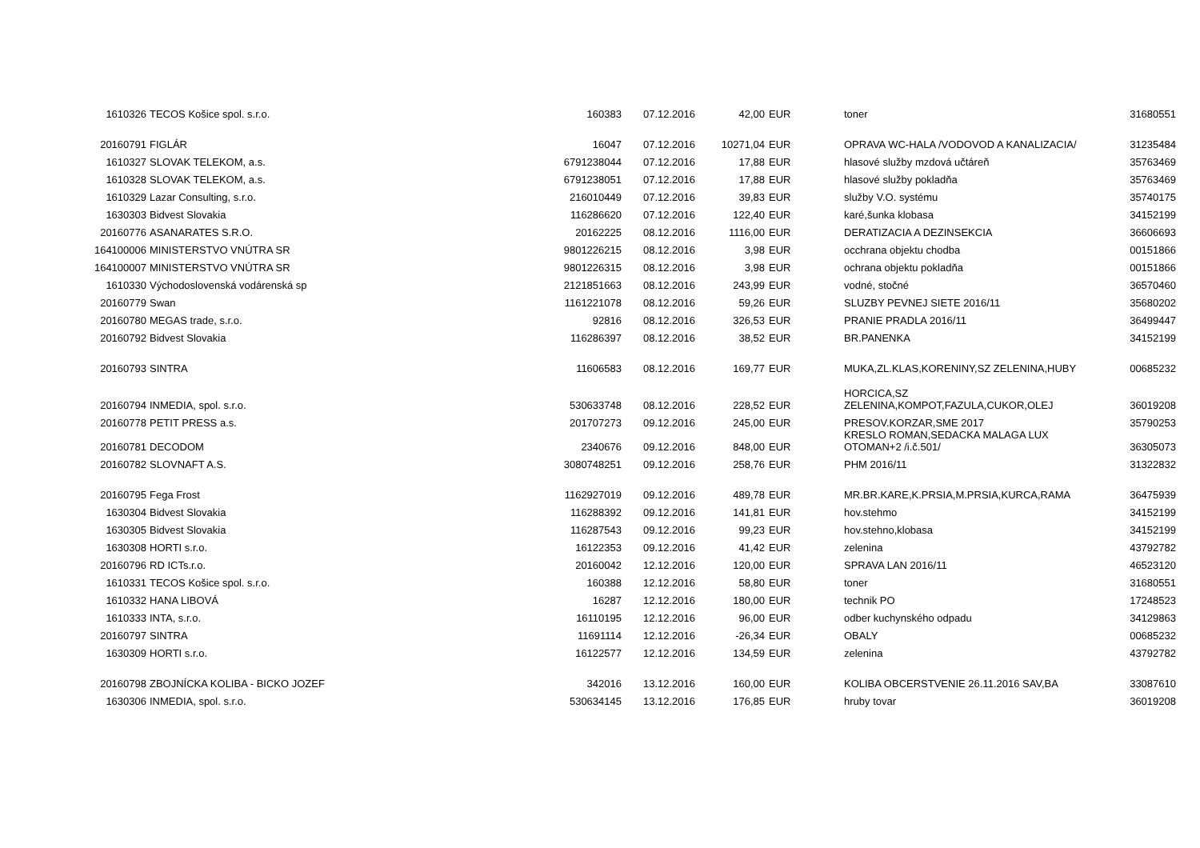| 1610326 | TECOS Košice spol. s.r.o. | 160383 | 07.12.2016 | 42,00 | EUR | toner | 31680551 |
| 20160791 | FIGLÁR | 16047 | 07.12.2016 | 10271,04 | EUR | OPRAVA WC-HALA /VODOVOD A KANALIZACIA/ | 31235484 |
| 1610327 | SLOVAK TELEKOM, a.s. | 6791238044 | 07.12.2016 | 17,88 | EUR | hlasové služby mzdová učtáreň | 35763469 |
| 1610328 | SLOVAK TELEKOM, a.s. | 6791238051 | 07.12.2016 | 17,88 | EUR | hlasové služby pokladňa | 35763469 |
| 1610329 | Lazar Consulting, s.r.o. | 216010449 | 07.12.2016 | 39,83 | EUR | služby V.O. systému | 35740175 |
| 1630303 | Bidvest Slovakia | 116286620 | 07.12.2016 | 122,40 | EUR | karé,šunka klobasa | 34152199 |
| 20160776 | ASANARATES S.R.O. | 20162225 | 08.12.2016 | 1116,00 | EUR | DERATIZACIA A DEZINSEKCIA | 36606693 |
| 164100006 | MINISTERSTVO VNÚTRA SR | 9801226215 | 08.12.2016 | 3,98 | EUR | occhrana objektu chodba | 00151866 |
| 164100007 | MINISTERSTVO VNÚTRA SR | 9801226315 | 08.12.2016 | 3,98 | EUR | ochrana objektu pokladňa | 00151866 |
| 1610330 | Východoslovenská vodárenská sp | 2121851663 | 08.12.2016 | 243,99 | EUR | vodné, stočné | 36570460 |
| 20160779 | Swan | 1161221078 | 08.12.2016 | 59,26 | EUR | SLUZBY PEVNEJ SIETE 2016/11 | 35680202 |
| 20160780 | MEGAS trade, s.r.o. | 92816 | 08.12.2016 | 326,53 | EUR | PRANIE PRADLA 2016/11 | 36499447 |
| 20160792 | Bidvest Slovakia | 116286397 | 08.12.2016 | 38,52 | EUR | BR.PANENKA | 34152199 |
| 20160793 | SINTRA | 11606583 | 08.12.2016 | 169,77 | EUR | MUKA,ZL.KLAS,KORENINY,SZ ZELENINA,HUBY | 00685232 |
| 20160794 | INMEDIA, spol. s.r.o. | 530633748 | 08.12.2016 | 228,52 | EUR | HORCICA,SZ ZELENINA,KOMPOT,FAZULA,CUKOR,OLEJ | 36019208 |
| 20160778 | PETIT PRESS a.s. | 201707273 | 09.12.2016 | 245,00 | EUR | PRESOV.KORZAR,SME 2017 | 35790253 |
| 20160781 | DECODOM | 2340676 | 09.12.2016 | 848,00 | EUR | KRESLO ROMAN,SEDACKA MALAGA LUX OTOMAN+2 /i.č.501/ | 36305073 |
| 20160782 | SLOVNAFT A.S. | 3080748251 | 09.12.2016 | 258,76 | EUR | PHM 2016/11 | 31322832 |
| 20160795 | Fega Frost | 1162927019 | 09.12.2016 | 489,78 | EUR | MR.BR.KARE,K.PRSIA,M.PRSIA,KURCA,RAMA | 36475939 |
| 1630304 | Bidvest Slovakia | 116288392 | 09.12.2016 | 141,81 | EUR | hov.stehmo | 34152199 |
| 1630305 | Bidvest Slovakia | 116287543 | 09.12.2016 | 99,23 | EUR | hov.stehno,klobasa | 34152199 |
| 1630308 | HORTI s.r.o. | 16122353 | 09.12.2016 | 41,42 | EUR | zelenina | 43792782 |
| 20160796 | RD ICTs.r.o. | 20160042 | 12.12.2016 | 120,00 | EUR | SPRAVA LAN 2016/11 | 46523120 |
| 1610331 | TECOS Košice spol. s.r.o. | 160388 | 12.12.2016 | 58,80 | EUR | toner | 31680551 |
| 1610332 | HANA LIBOVÁ | 16287 | 12.12.2016 | 180,00 | EUR | technik PO | 17248523 |
| 1610333 | INTA, s.r.o. | 16110195 | 12.12.2016 | 96,00 | EUR | odber kuchynského odpadu | 34129863 |
| 20160797 | SINTRA | 11691114 | 12.12.2016 | -26,34 | EUR | OBALY | 00685232 |
| 1630309 | HORTI s.r.o. | 16122577 | 12.12.2016 | 134,59 | EUR | zelenina | 43792782 |
| 20160798 | ZBOJNÍCKA KOLIBA - BICKO JOZEF | 342016 | 13.12.2016 | 160,00 | EUR | KOLIBA OBCERSTVENIE 26.11.2016 SAV,BA | 33087610 |
| 1630306 | INMEDIA, spol. s.r.o. | 530634145 | 13.12.2016 | 176,85 | EUR | hruby tovar | 36019208 |